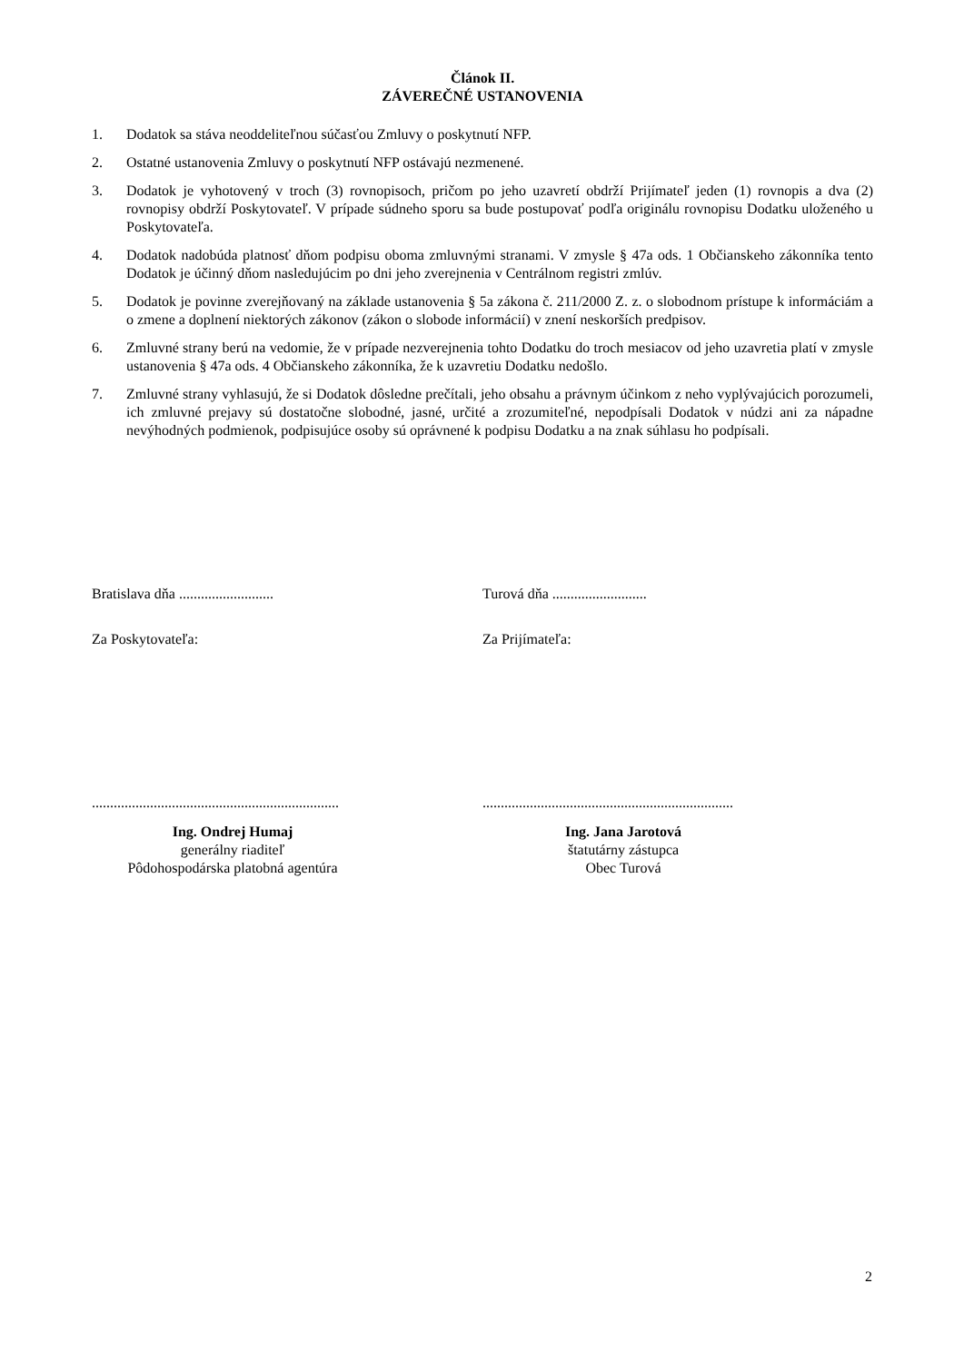Článok II.
ZÁVEREČNÉ USTANOVENIA
1. Dodatok sa stáva neoddeliteľnou súčasťou Zmluvy o poskytnutí NFP.
2. Ostatné ustanovenia Zmluvy o poskytnutí NFP ostávajú nezmenené.
3. Dodatok je vyhotovený v troch (3) rovnopisoch, pričom po jeho uzavretí obdrží Prijímateľ jeden (1) rovnopis a dva (2) rovnopisy obdrží Poskytovateľ. V prípade súdneho sporu sa bude postupovať podľa originálu rovnopisu Dodatku uloženého u Poskytovateľa.
4. Dodatok nadobúda platnosť dňom podpisu oboma zmluvnými stranami. V zmysle § 47a ods. 1 Občianskeho zákonníka tento Dodatok je účinný dňom nasledujúcim po dni jeho zverejnenia v Centrálnom registri zmlúv.
5. Dodatok je povinne zverejňovaný na základe ustanovenia § 5a zákona č. 211/2000 Z. z. o slobodnom prístupe k informáciám a o zmene a doplnení niektorých zákonov (zákon o slobode informácií) v znení neskorších predpisov.
6. Zmluvné strany berú na vedomie, že v prípade nezverejnenia tohto Dodatku do troch mesiacov od jeho uzavretia platí v zmysle ustanovenia § 47a ods. 4 Občianskeho zákonníka, že k uzavretiu Dodatku nedošlo.
7. Zmluvné strany vyhlasujú, že si Dodatok dôsledne prečítali, jeho obsahu a právnym účinkom z neho vyplývajúcich porozumeli, ich zmluvné prejavy sú dostatočne slobodné, jasné, určité a zrozumiteľné, nepodpísali Dodatok v núdzi ani za nápadne nevýhodných podmienok, podpisujúce osoby sú oprávnené k podpisu Dodatku a na znak súhlasu ho podpísali.
Bratislava dňa ..........................
Za Poskytovateľa:
....................................................................
Ing. Ondrej Humaj
generálny riaditeľ
Pôdohospodárska platobná agentúra
Turová dňa ..........................
Za Prijímateľa:
.....................................................................
Ing. Jana Jarotová
štatutárny zástupca
Obec Turová
2